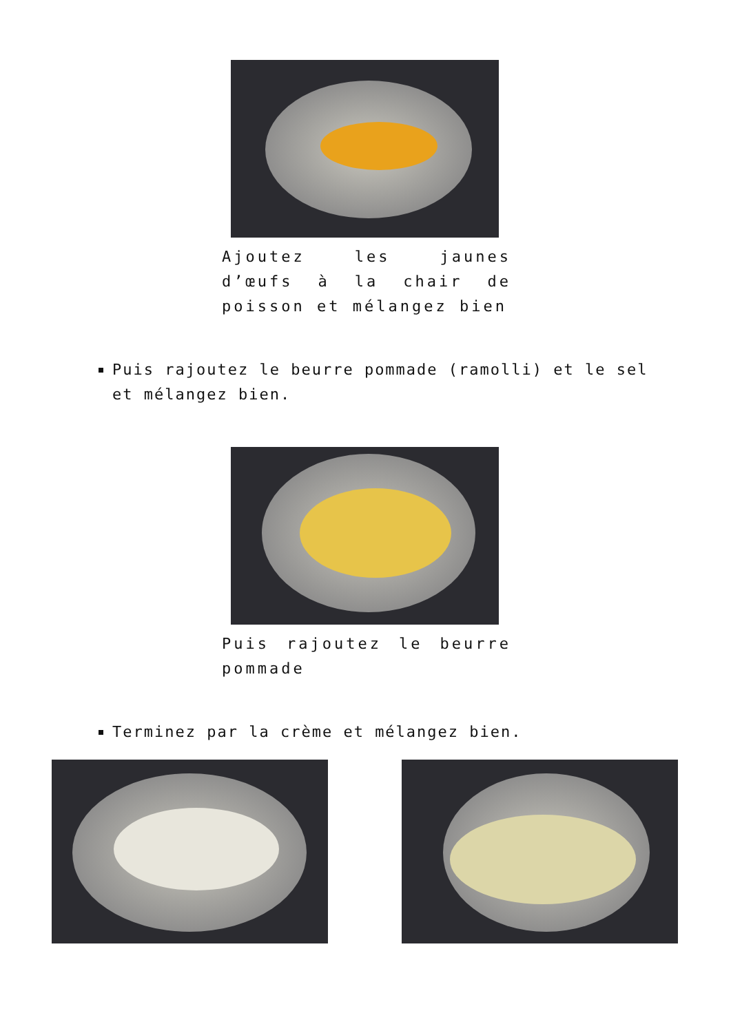Ajoutez les jaunes d’œufs à la chair de poisson et mélangez bien
Puis rajoutez le beurre pommade (ramolli) et le sel et mélangez bien.
Puis rajoutez le beurre pommade
Terminez par la crème et mélangez bien.